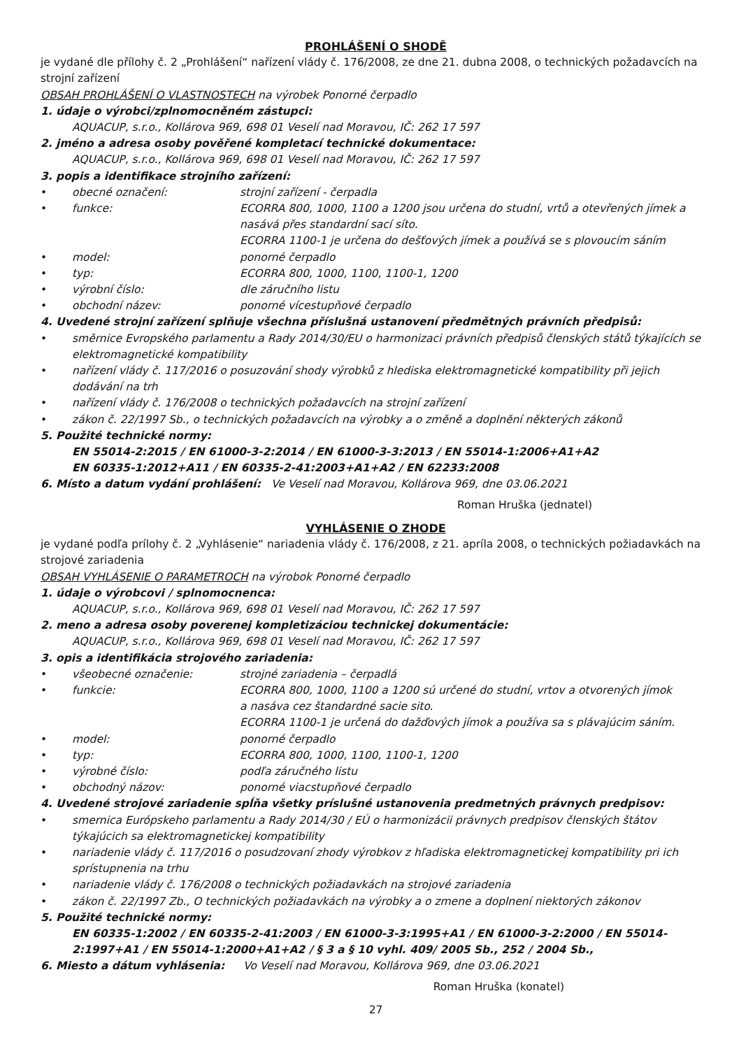PROHLÁŠENÍ O SHODĚ
je vydané dle přílohy č. 2 „Prohlášení“ nařízení vlády č. 176/2008, ze dne 21. dubna 2008, o technických požadavcích na strojní zařízení
OBSAH PROHLÁŠENÍ O VLASTNOSTECH na výrobek Ponorné čerpadlo
1. údaje o výrobci/zplnomocněném zástupci:
AQUACUP, s.r.o., Kollárova 969, 698 01 Veselí nad Moravou, IČ: 262 17 597
2. jméno a adresa osoby pověřené kompletací technické dokumentace:
AQUACUP, s.r.o., Kollárova 969, 698 01 Veselí nad Moravou, IČ: 262 17 597
3. popis a identifikace strojního zařízení:
• obecné označení: strojní zařízení - čerpadla
• funkce: ECORRA 800, 1000, 1100 a 1200 jsou určena do studní, vrtů a otevřených jímek a nasává přes standardní sací síto.
ECORRA 1100-1 je určena do dešťových jímek a používá se s plovoucím sáním
• model: ponorné čerpadlo
• typ: ECORRA 800, 1000, 1100, 1100-1, 1200
• výrobní číslo: dle záručního listu
• obchodní název: ponorné vícestupňové čerpadlo
4. Uvedené strojní zařízení splňuje všechna příslušná ustanovení předmětných právních předpisů:
• směrnice Evropského parlamentu a Rady 2014/30/EU o harmonizaci právních předpisů členských států týkajících se elektromagnetické kompatibility
• nařízení vlády č. 117/2016 o posuzování shody výrobků z hlediska elektromagnetické kompatibility při jejich dodávání na trh
• nařízení vlády č. 176/2008 o technických požadavcích na strojní zařízení
• zákon č. 22/1997 Sb., o technických požadavcích na výrobky a o změně a doplnění některých zákonů
5. Použité technické normy:
EN 55014-2:2015 / EN 61000-3-2:2014 / EN 61000-3-3:2013 / EN 55014-1:2006+A1+A2
EN 60335-1:2012+A11 / EN 60335-2-41:2003+A1+A2 / EN 62233:2008
6. Místo a datum vydání prohlášení: Ve Veselí nad Moravou, Kollárova 969, dne 03.06.2021
Roman Hruška (jednatel)
VYHLÁSENIE O ZHODE
je vydané podľa prílohy č. 2 „Vyhlásenie“ nariadenia vlády č. 176/2008, z 21. apríla 2008, o technických požiadavkách na strojové zariadenia
OBSAH VYHLÁSENIE O PARAMETROCH na výrobok Ponorné čerpadlo
1. údaje o výrobcovi / splnomocnenca:
AQUACUP, s.r.o., Kollárova 969, 698 01 Veselí nad Moravou, IČ: 262 17 597
2. meno a adresa osoby poverenej kompletizáciou technickej dokumentácie:
AQUACUP, s.r.o., Kollárova 969, 698 01 Veselí nad Moravou, IČ: 262 17 597
3. opis a identifikácia strojového zariadenia:
• všeobecné označenie: strojné zariadenia – čerpadlá
• funkcie: ECORRA 800, 1000, 1100 a 1200 sú určené do studní, vrtov a otvorených jímok
a nasáva cez štandardné sacie sito.
ECORRA 1100-1 je určená do dažďových jímok a používa sa s plávajúcim sáním.
• model: ponorné čerpadlo
• typ: ECORRA 800, 1000, 1100, 1100-1, 1200
• výrobné číslo: podľa záručného listu
• obchodný názov: ponorné viacstupňové čerpadlo
4. Uvedené strojové zariadenie spĺňa všetky príslušné ustanovenia predmetných právnych predpisov:
• smernica Európskeho parlamentu a Rady 2014/30 / EÚ o harmonizácii právnych predpisov členských štátov týkajúcich sa elektromagnetickej kompatibility
• nariadenie vlády č. 117/2016 o posudzovaní zhody výrobkov z hľadiska elektromagnetickej kompatibility pri ich sprístupnenia na trhu
• nariadenie vlády č. 176/2008 o technických požiadavkách na strojové zariadenia
• zákon č. 22/1997 Zb., O technických požiadavkách na výrobky a o zmene a doplnení niektorých zákonov
5. Použité technické normy:
EN 60335-1:2002 / EN 60335-2-41:2003 / EN 61000-3-3:1995+A1 / EN 61000-3-2:2000 / EN 55014-2:1997+A1 / EN 55014-1:2000+A1+A2 / § 3 a § 10 vyhl. 409/ 2005 Sb., 252 / 2004 Sb.,
6. Miesto a dátum vyhlásenia: Vo Veselí nad Moravou, Kollárova 969, dne 03.06.2021
Roman Hruška (konatel)
27